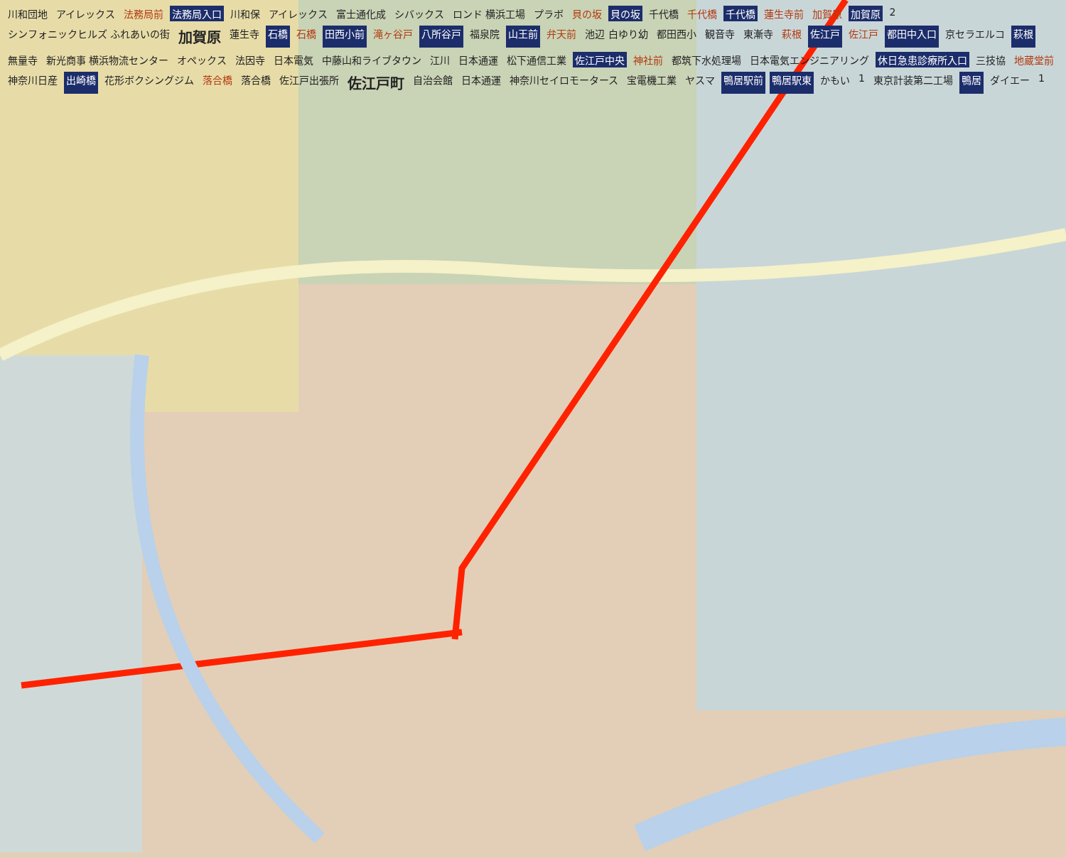川和団地 アイレックス 法務局前 法務局入口 川和保 アイレックス 富士通化成 シバックス ロンド 横浜工場 プラボ 貝の坂 貝の坂 千代橋 千代橋 千代橋 蓮生寺前 加賀原 加賀原 2 シンフォニックヒルズ ふれあいの街 加賀原 蓮生寺 石橋 石橋 田西小前 滝ヶ谷戸 八所谷戸 福泉院 山王前 弁天前 池辺 白ゆり幼 都田西小 観音寺 東漸寺 萩根 佐江戸 佐江戸 都田中入口 京セラエルコ 萩根 無量寺 新光商事 横浜物流センター オペックス 法因寺 日本電気 中藤山和ライブタウン 江川 日本通運 松下通信工業 佐江戸中央 神社前 都筑下水処理場 日本電気エンジニアリング 休日急患診療所入口 三技協 地蔵堂前 神奈川日産 出崎橋 花形ボクシングジム 落合橋 落合橋 佐江戸出張所 佐江戸町 自治会館 日本通運 神奈川セイロモータース 宝電機工業 ヤスマ 鴨居駅前 鴨居駅東 かもい 1 東京計装第二工場 鴨居 ダイエー 1